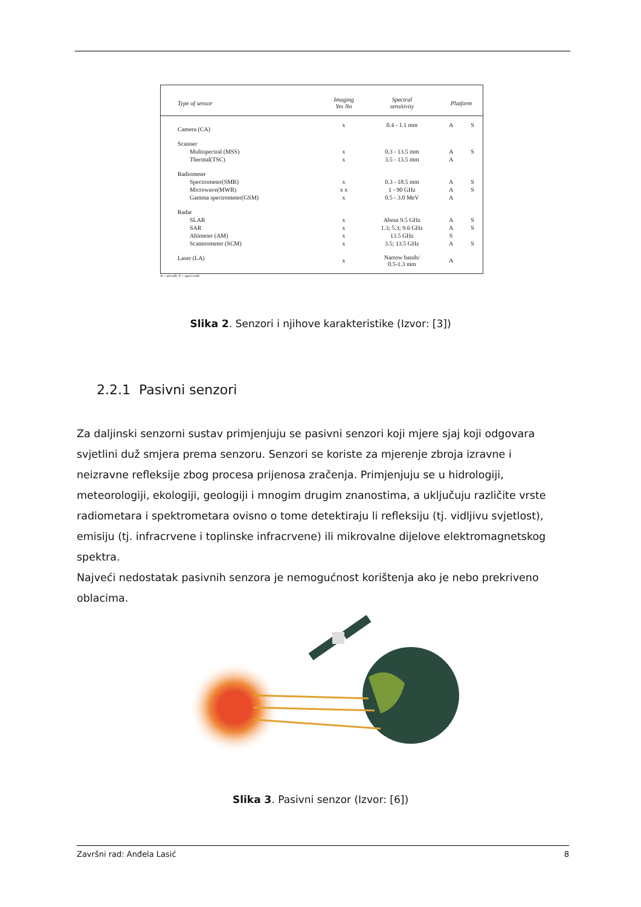| Type of sensor | Imaging Yes No | Spectral sensitivity | Platform | |
| --- | --- | --- | --- | --- |
| Camera (CA) | x | 0.4 - 1.1 mm | A | S |
| Scanner | | | | |
| Multispectral (MSS) | x | 0.3 - 13.5 mm | A | S |
| Thermal(TSC) | x | 3.5 - 13.5 mm | A | |
| Radiometer | | | | |
| Spectrometer(SMR) | x | 0.3 - 18.5 mm | A | S |
| Microwave(MWR) | x x | 1 - 90 GHz | A | S |
| Gamma spectrometer(GSM) | x | 0.5 - 3.0 MeV | A | |
| Radar | | | | |
| SLAR | x | About 9.5 GHz | A | S |
| SAR | x | 1.3; 5.3; 9.6 GHz | A | S |
| Altimeter (AM) | x | 13.5 GHz | S | |
| Scatterometer (SCM) | x | 3.5; 13.5 GHz | A | S |
| Laser (LA) | x | Narrow bands/ 0.5-1.3 mm | A | |
A = aircraft; S = spacecraft
Slika 2. Senzori i njihove karakteristike (Izvor: [3])
2.2.1 Pasivni senzori
Za daljinski senzorni sustav primjenjuju se pasivni senzori koji mjere sjaj koji odgovara svjetlini duž smjera prema senzoru. Senzori se koriste za mjerenje zbroja izravne i neizravne refleksije zbog procesa prijenosa zračenja. Primjenjuju se u hidrologiji, meteorologiji, ekologiji, geologiji i mnogim drugim znanostima, a uključuju različite vrste radiometara i spektrometara ovisno o tome detektiraju li refleksiju (tj. vidljivu svjetlost), emisiju (tj. infracrvene i toplinske infracrvene) ili mikrovalne dijelove elektromagnetskog spektra.
Najveći nedostatak pasivnih senzora je nemogućnost korištenja ako je nebo prekriveno oblacima.
Slika 3. Pasivni senzor (Izvor: [6])
Završni rad: Anđela Lasić 8